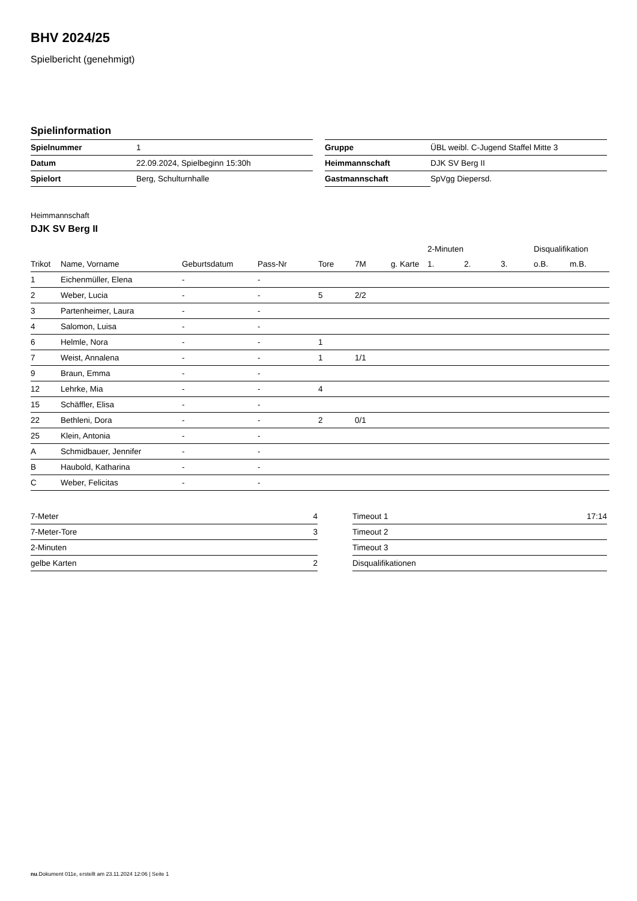BHV 2024/25
Spielbericht (genehmigt)
Spielinformation
| Spielnummer | 1 |
| Datum | 22.09.2024, Spielbeginn 15:30h |
| Spielort | Berg, Schulturnhalle |
| Gruppe | ÜBL weibl. C-Jugend Staffel Mitte 3 |
| Heimmannschaft | DJK SV Berg II |
| Gastmannschaft | SpVgg Diepersd. |
Heimmannschaft
DJK SV Berg II
| | | | | | | | 2-Minuten | | | Disqualifikation | |
| --- | --- | --- | --- | --- | --- | --- | --- | --- | --- | --- | --- |
| Trikot | Name, Vorname | Geburtsdatum | Pass-Nr | Tore | 7M | g. Karte | 1. | 2. | 3. | o.B. | m.B. |
| 1 | Eichenmüller, Elena | - | - | | | | | | | | |
| 2 | Weber, Lucia | - | - | 5 | 2/2 | | | | | | |
| 3 | Partenheimer, Laura | - | - | | | | | | | | |
| 4 | Salomon, Luisa | - | - | | | | | | | | |
| 6 | Helmle, Nora | - | - | 1 | | | | | | | |
| 7 | Weist, Annalena | - | - | 1 | 1/1 | | | | | | |
| 9 | Braun, Emma | - | - | | | | | | | | |
| 12 | Lehrke, Mia | - | - | 4 | | | | | | | |
| 15 | Schäffler, Elisa | - | - | | | | | | | | |
| 22 | Bethleni, Dora | - | - | 2 | 0/1 | | | | | | |
| 25 | Klein, Antonia | - | - | | | | | | | | |
| A | Schmidbauer, Jennifer | - | - | | | | | | | | |
| B | Haubold, Katharina | - | - | | | | | | | | |
| C | Weber, Felicitas | - | - | | | | | | | | |
| 7-Meter | 4 |
| 7-Meter-Tore | 3 |
| 2-Minuten | |
| gelbe Karten | 2 |
| Timeout 1 | 17:14 |
| Timeout 2 | |
| Timeout 3 | |
| Disqualifikationen | |
nu.Dokument 011e, erstellt am 23.11.2024 12:06 | Seite 1